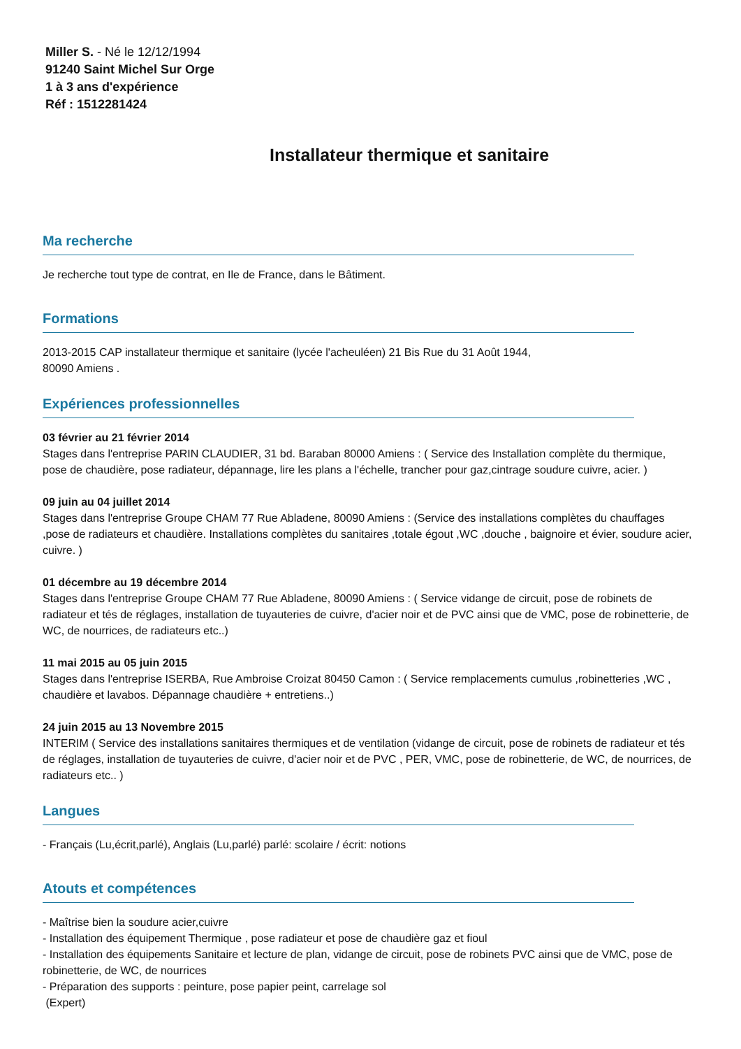Miller S. - Né le 12/12/1994
91240 Saint Michel Sur Orge
1 à 3 ans d'expérience
Réf : 1512281424
Installateur thermique et sanitaire
Ma recherche
Je recherche tout type de contrat, en Ile de France, dans le Bâtiment.
Formations
2013-2015 CAP installateur thermique et sanitaire (lycée l'acheuléen) 21 Bis Rue du 31 Août 1944,
80090 Amiens .
Expériences professionnelles
03 février au 21 février 2014
Stages dans l'entreprise PARIN CLAUDIER, 31 bd. Baraban 80000 Amiens : ( Service des Installation complète du thermique, pose de chaudière, pose radiateur, dépannage, lire les plans a l'échelle, trancher pour gaz,cintrage soudure cuivre, acier. )
09 juin au 04 juillet 2014
Stages dans l'entreprise Groupe CHAM 77 Rue Abladene, 80090 Amiens : (Service des installations complètes du chauffages ,pose de radiateurs et chaudière. Installations complètes du sanitaires ,totale égout ,WC ,douche , baignoire et évier, soudure acier, cuivre. )
01 décembre au 19 décembre 2014
Stages dans l'entreprise Groupe CHAM 77 Rue Abladene, 80090 Amiens : ( Service vidange de circuit, pose de robinets de radiateur et tés de réglages, installation de tuyauteries de cuivre, d'acier noir et de PVC ainsi que de VMC, pose de robinetterie, de WC, de nourrices, de radiateurs etc..)
11 mai 2015 au 05 juin 2015
Stages dans l'entreprise ISERBA, Rue Ambroise Croizat 80450 Camon : ( Service remplacements cumulus ,robinetteries ,WC , chaudière et lavabos. Dépannage chaudière + entretiens..)
24 juin 2015 au 13 Novembre 2015
INTERIM ( Service des installations sanitaires thermiques et de ventilation (vidange de circuit, pose de robinets de radiateur et tés de réglages, installation de tuyauteries de cuivre, d'acier noir et de PVC , PER, VMC, pose de robinetterie, de WC, de nourrices, de radiateurs etc.. )
Langues
- Français (Lu,écrit,parlé), Anglais (Lu,parlé) parlé: scolaire / écrit: notions
Atouts et compétences
- Maîtrise bien la soudure acier,cuivre
- Installation des équipement Thermique , pose radiateur et pose de chaudière gaz et fioul
- Installation des équipements Sanitaire et lecture de plan, vidange de circuit, pose de robinets PVC ainsi que de VMC, pose de robinetterie, de WC, de nourrices
- Préparation des supports : peinture, pose papier peint, carrelage sol
(Expert)